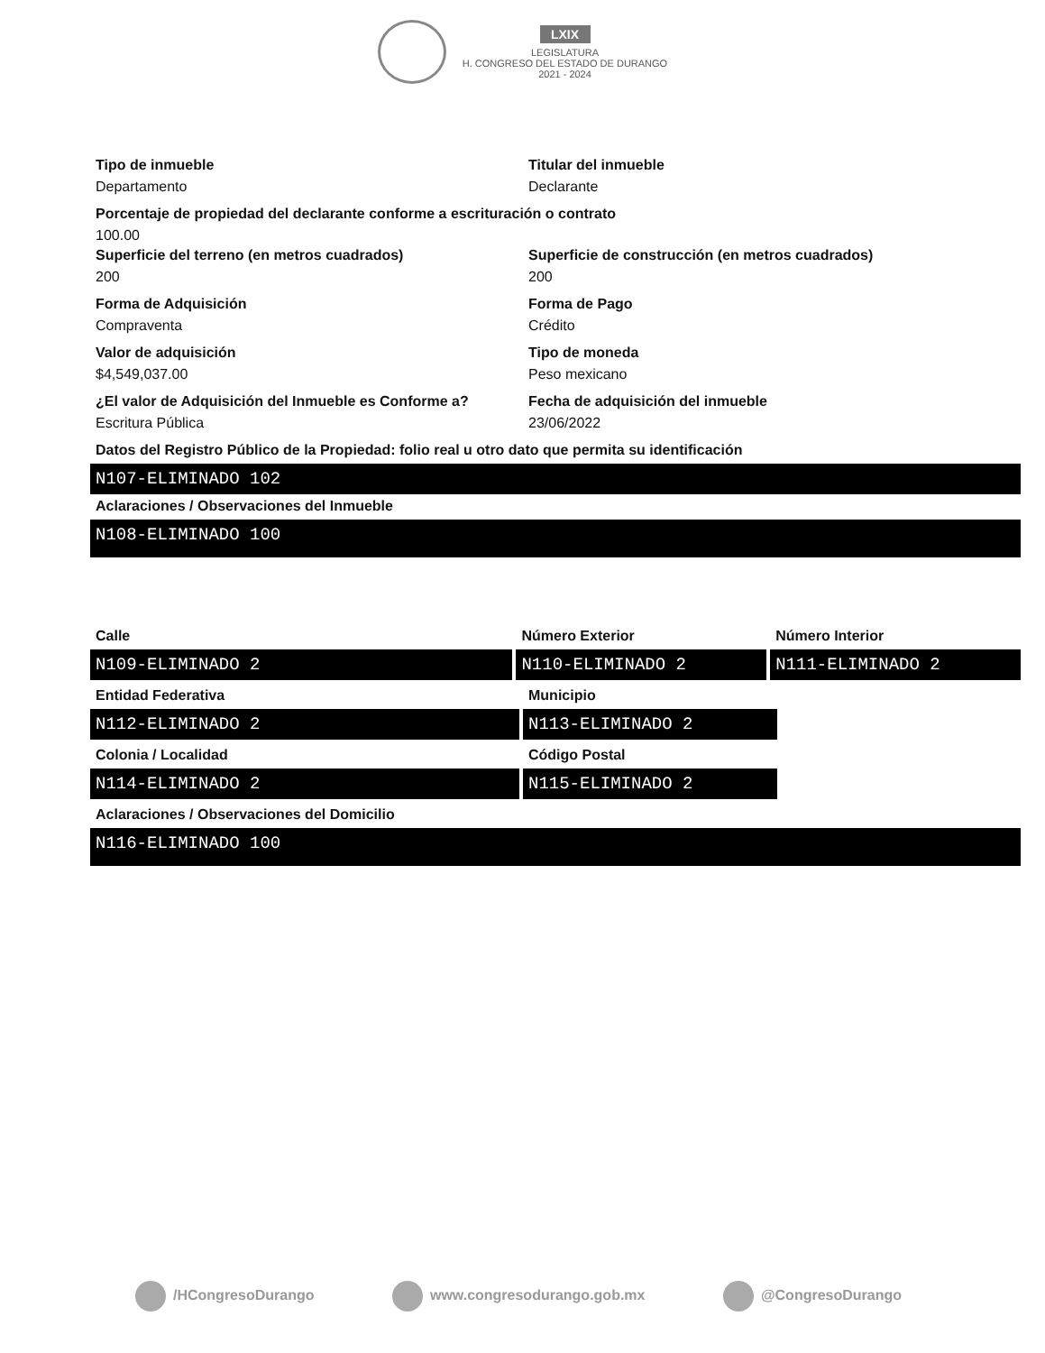LXIX
LEGISLATURA
H. CONGRESO DEL ESTADO DE DURANGO
2021 - 2024
Tipo de inmueble
Departamento
Titular del inmueble
Declarante
Porcentaje de propiedad del declarante conforme a escrituración o contrato
100.00
Superficie del terreno (en metros cuadrados)
200
Superficie de construcción (en metros cuadrados)
200
Forma de Adquisición
Compraventa
Forma de Pago
Crédito
Valor de adquisición
$4,549,037.00
Tipo de moneda
Peso mexicano
¿El valor de Adquisición del Inmueble es Conforme a?
Escritura Pública
Fecha de adquisición del inmueble
23/06/2022
Datos del Registro Público de la Propiedad: folio real u otro dato que permita su identificación
N107-ELIMINADO 102
Aclaraciones / Observaciones del Inmueble
N108-ELIMINADO 100
Calle
N109-ELIMINADO 2
Número Exterior
N110-ELIMINADO 2
Número Interior
N111-ELIMINADO 2
Entidad Federativa
N112-ELIMINADO 2
Municipio
N113-ELIMINADO 2
Colonia / Localidad
N114-ELIMINADO 2
Código Postal
N115-ELIMINADO 2
Aclaraciones / Observaciones del Domicilio
N116-ELIMINADO 100
/HCongresoDurango www.congresodurango.gob.mx @CongresoDurango